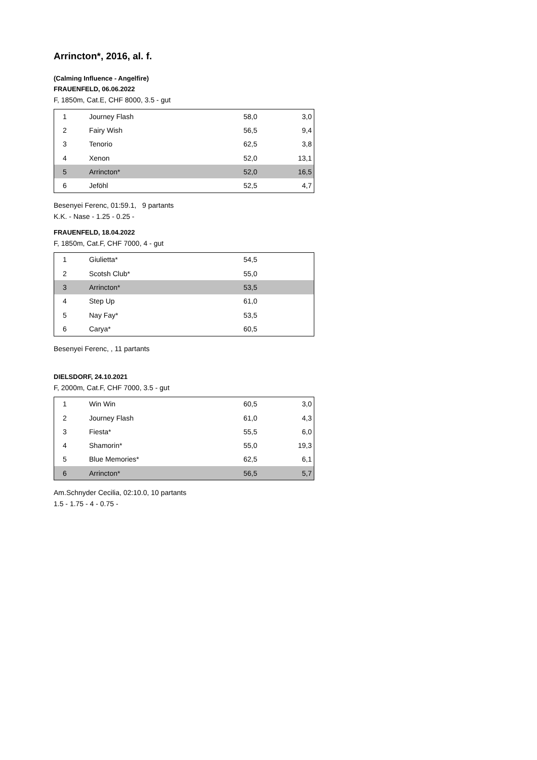Arrincton*, 2016, al. f.
(Calming Influence - Angelfire)
FRAUENFELD, 06.06.2022
F, 1850m, Cat.E, CHF 8000, 3.5 - gut
| 1 | Journey Flash | 58,0 | 3,0 |
| 2 | Fairy Wish | 56,5 | 9,4 |
| 3 | Tenorio | 62,5 | 3,8 |
| 4 | Xenon | 52,0 | 13,1 |
| 5 | Arrincton* | 52,0 | 16,5 |
| 6 | Jeföhl | 52,5 | 4,7 |
Besenyei Ferenc, 01:59.1, 9 partants
K.K. - Nase - 1.25 - 0.25 -
FRAUENFELD, 18.04.2022
F, 1850m, Cat.F, CHF 7000, 4 - gut
| 1 | Giulietta* | 54,5 | |
| 2 | Scotsh Club* | 55,0 | |
| 3 | Arrincton* | 53,5 | |
| 4 | Step Up | 61,0 | |
| 5 | Nay Fay* | 53,5 | |
| 6 | Carya* | 60,5 | |
Besenyei Ferenc, , 11 partants
DIELSDORF, 24.10.2021
F, 2000m, Cat.F, CHF 7000, 3.5 - gut
| 1 | Win Win | 60,5 | 3,0 |
| 2 | Journey Flash | 61,0 | 4,3 |
| 3 | Fiesta* | 55,5 | 6,0 |
| 4 | Shamorin* | 55,0 | 19,3 |
| 5 | Blue Memories* | 62,5 | 6,1 |
| 6 | Arrincton* | 56,5 | 5,7 |
Am.Schnyder Cecilia, 02:10.0, 10 partants
1.5 - 1.75 - 4 - 0.75 -